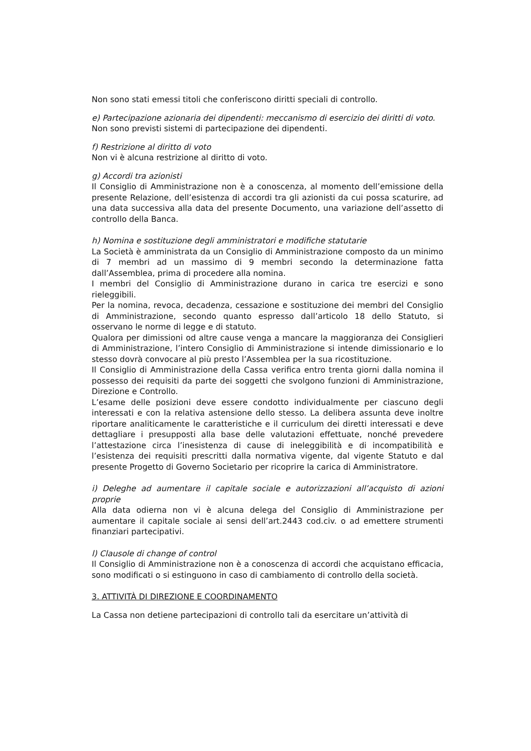Non sono stati emessi titoli che conferiscono diritti speciali di controllo.
e) Partecipazione azionaria dei dipendenti: meccanismo di esercizio dei diritti di voto.
Non sono previsti sistemi di partecipazione dei dipendenti.
f) Restrizione al diritto di voto
Non vi è alcuna restrizione al diritto di voto.
g) Accordi tra azionisti
Il Consiglio di Amministrazione non è a conoscenza, al momento dell’emissione della presente Relazione, dell’esistenza di accordi tra gli azionisti da cui possa scaturire, ad una data successiva alla data del presente Documento, una variazione dell’assetto di controllo della Banca.
h) Nomina e sostituzione degli amministratori e modifiche statutarie
La Società è amministrata da un Consiglio di Amministrazione composto da un minimo di 7 membri ad un massimo di 9 membri secondo la determinazione fatta dall’Assemblea, prima di procedere alla nomina.
I membri del Consiglio di Amministrazione durano in carica tre esercizi e sono rieleggibili.
Per la nomina, revoca, decadenza, cessazione e sostituzione dei membri del Consiglio di Amministrazione, secondo quanto espresso dall’articolo 18 dello Statuto, si osservano le norme di legge e di statuto.
Qualora per dimissioni od altre cause venga a mancare la maggioranza dei Consiglieri di Amministrazione, l’intero Consiglio di Amministrazione si intende dimissionario e lo stesso dovrà convocare al più presto l’Assemblea per la sua ricostituzione.
Il Consiglio di Amministrazione della Cassa verifica entro trenta giorni dalla nomina il possesso dei requisiti da parte dei soggetti che svolgono funzioni di Amministrazione, Direzione e Controllo.
L’esame delle posizioni deve essere condotto individualmente per ciascuno degli interessati e con la relativa astensione dello stesso. La delibera assunta deve inoltre riportare analiticamente le caratteristiche e il curriculum dei diretti interessati e deve dettagliare i presupposti alla base delle valutazioni effettuate, nonché prevedere l’attestazione circa l’inesistenza di cause di ineleggibilità e di incompatibilità e l’esistenza dei requisiti prescritti dalla normativa vigente, dal vigente Statuto e dal presente Progetto di Governo Societario per ricoprire la carica di Amministratore.
i) Deleghe ad aumentare il capitale sociale e autorizzazioni all’acquisto di azioni proprie
Alla data odierna non vi è alcuna delega del Consiglio di Amministrazione per aumentare il capitale sociale ai sensi dell’art.2443 cod.civ. o ad emettere strumenti finanziari partecipativi.
l) Clausole di change of control
Il Consiglio di Amministrazione non è a conoscenza di accordi che acquistano efficacia, sono modificati o si estinguono in caso di cambiamento di controllo della società.
3. ATTIVITÀ DI DIREZIONE E COORDINAMENTO
La Cassa non detiene partecipazioni di controllo tali da esercitare un’attività di